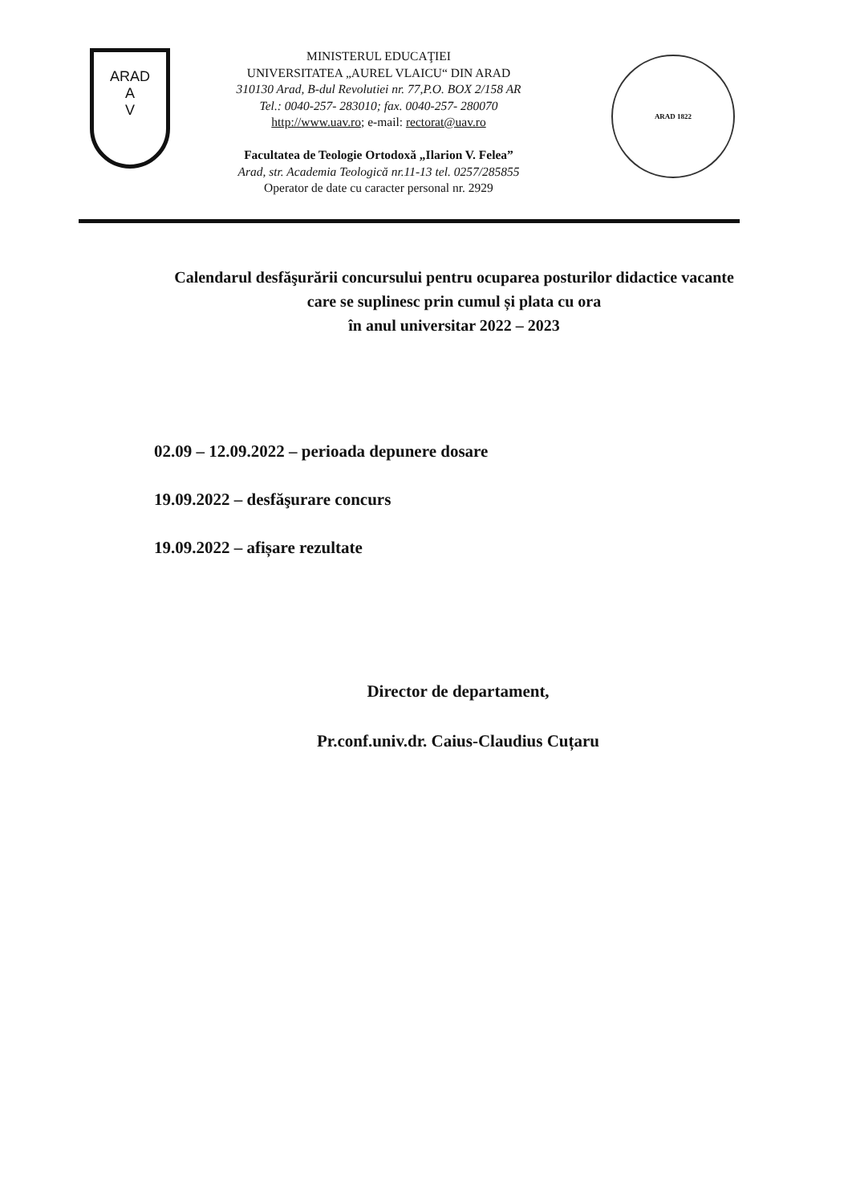ARAD
A
V
MINISTERUL EDUCAŢIEI
UNIVERSITATEA „AUREL VLAICU“ DIN ARAD
310130 Arad, B-dul Revolutiei nr. 77,P.O. BOX 2/158 AR
Tel.: 0040-257- 283010; fax. 0040-257- 280070
http://www.uav.ro; e-mail: rectorat@uav.ro
Facultatea de Teologie Ortodoxă „Ilarion V. Felea”
Arad, str. Academia Teologică nr.11-13 tel. 0257/285855
Operator de date cu caracter personal nr. 2929
ARAD 1822
Calendarul desfăşurării concursului pentru ocuparea posturilor didactice vacante
care se suplinesc prin cumul și plata cu ora
în anul universitar 2022 – 2023
02.09 – 12.09.2022 – perioada depunere dosare
19.09.2022 – desfăşurare concurs
19.09.2022 – afișare rezultate
Director de departament,
Pr.conf.univ.dr. Caius-Claudius Cuțaru